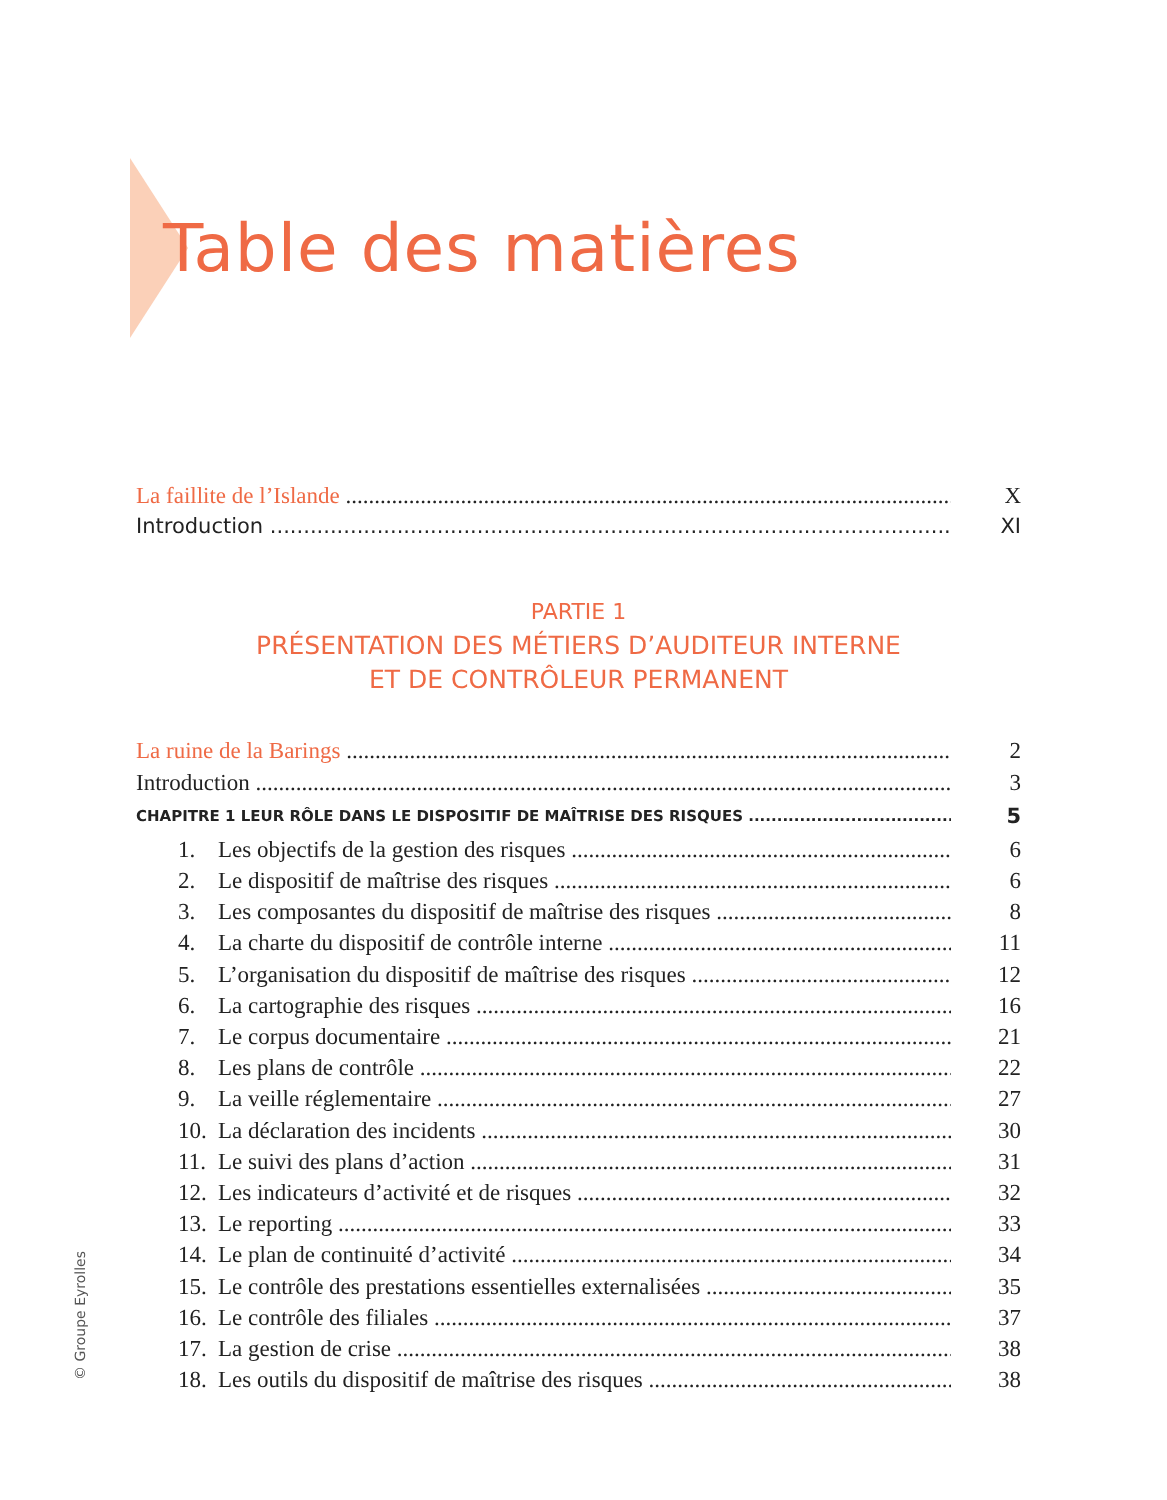Table des matières
La faillite de l’Islande X
Introduction XI
PARTIE 1
PRÉSENTATION DES MÉTIERS D’AUDITEUR INTERNE
ET DE CONTRÔLEUR PERMANENT
La ruine de la Barings 2
Introduction 3
CHAPITRE 1 LEUR RÔLE DANS LE DISPOSITIF DE MAÎTRISE DES RISQUES 5
1. Les objectifs de la gestion des risques 6
2. Le dispositif de maîtrise des risques 6
3. Les composantes du dispositif de maîtrise des risques 8
4. La charte du dispositif de contrôle interne 11
5. L’organisation du dispositif de maîtrise des risques 12
6. La cartographie des risques 16
7. Le corpus documentaire 21
8. Les plans de contrôle 22
9. La veille réglementaire 27
10. La déclaration des incidents 30
11. Le suivi des plans d’action 31
12. Les indicateurs d’activité et de risques 32
13. Le reporting 33
14. Le plan de continuité d’activité 34
15. Le contrôle des prestations essentielles externalisées 35
16. Le contrôle des filiales 37
17. La gestion de crise 38
18. Les outils du dispositif de maîtrise des risques 38
© Groupe Eyrolles